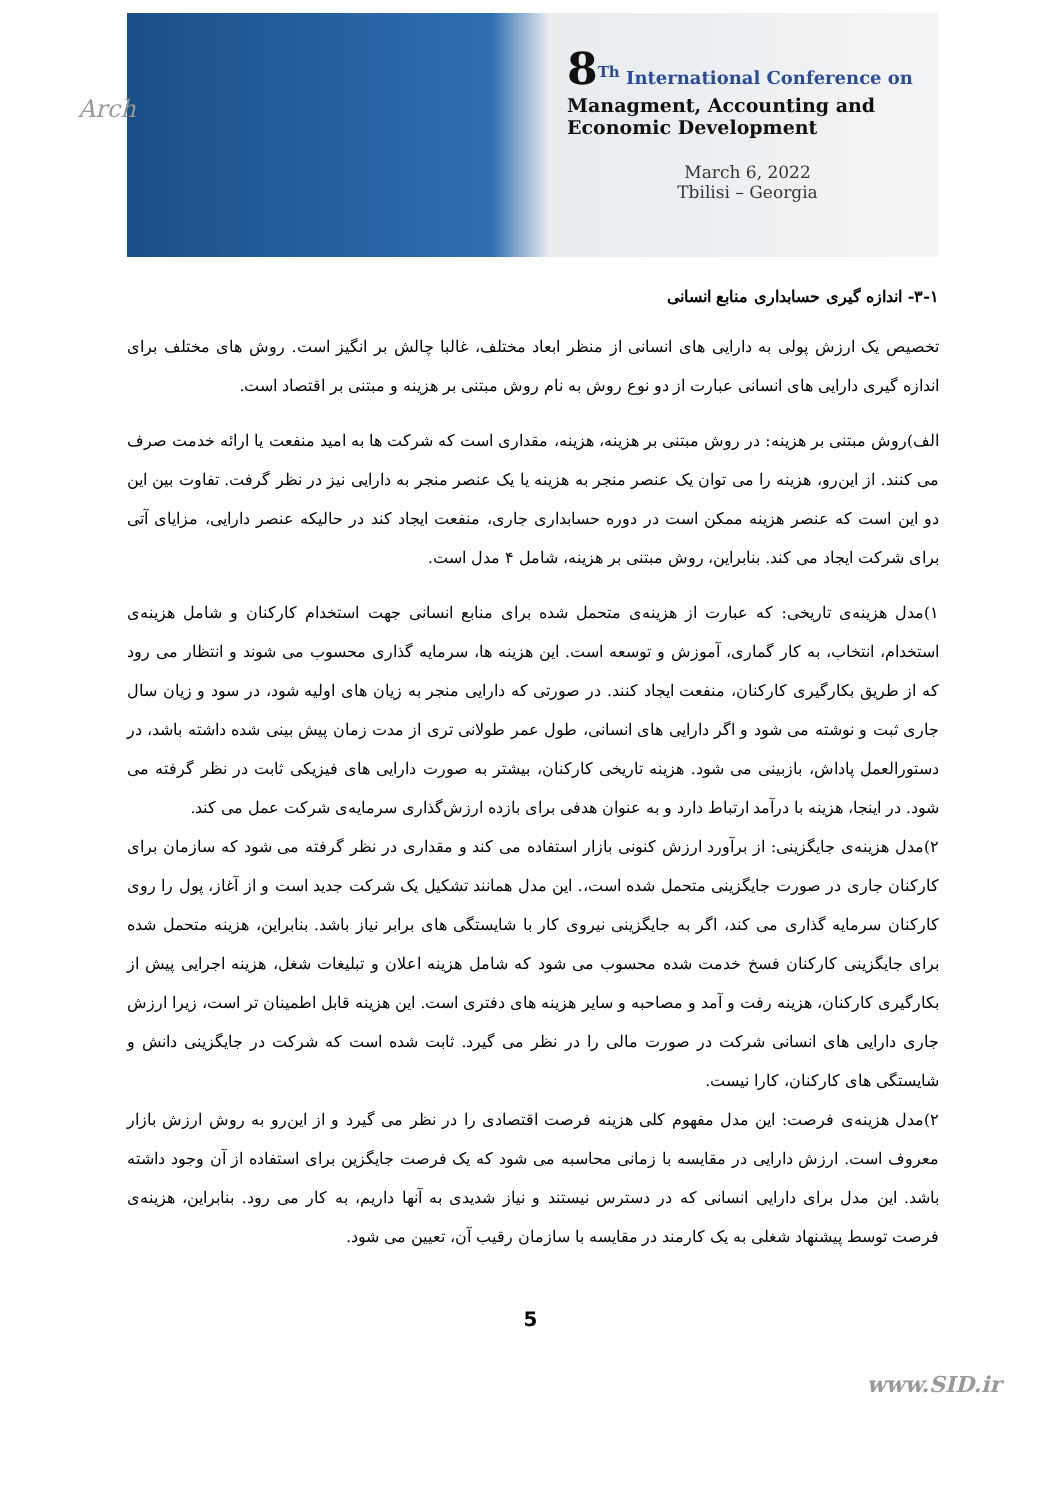Arch
8<sup>Th</sup> International Conference on
Managment, Accounting and
Economic Development
March 6, 2022
Tbilisi – Georgia
۳-۱- اندازه گیری حسابداری منابع انسانی
تخصیص یک ارزش پولی به دارایی های انسانی از منظر ابعاد مختلف، غالبا چالش بر انگیز است. روش های مختلف برای اندازه گیری دارایی های انسانی عبارت از دو نوع روش به نام روش مبتنی بر هزینه و مبتنی بر اقتصاد است.
الف)روش مبتنی بر هزینه: در روش مبتنی بر هزینه، هزینه، مقداری است که شرکت ها به امید منفعت یا ارائه خدمت صرف می کنند. از این‌رو، هزینه را می توان یک عنصر منجر به هزینه یا یک عنصر منجر به دارایی نیز در نظر گرفت. تفاوت بین این دو این است که عنصر هزینه ممکن است در دوره حسابداری جاری، منفعت ایجاد کند در حالیکه عنصر دارایی، مزایای آتی برای شرکت ایجاد می کند. بنابراین، روش مبتنی بر هزینه، شامل ۴ مدل است.
۱)مدل هزینه‌ی تاریخی: که عبارت از هزینه‌ی متحمل شده برای منابع انسانی جهت استخدام کارکنان و شامل هزینه‌ی استخدام، انتخاب، به کار گماری، آموزش و توسعه است. این هزینه ها، سرمایه گذاری محسوب می شوند و انتظار می رود که از طریق بکارگیری کارکنان، منفعت ایجاد کنند. در صورتی که دارایی منجر به زیان های اولیه شود، در سود و زیان سال جاری ثبت و نوشته می شود و اگر دارایی های انسانی، طول عمر طولانی تری از مدت زمان پیش بینی شده داشته باشد، در دستورالعمل پاداش، بازبینی می شود. هزینه تاریخی کارکنان، بیشتر به صورت دارایی های فیزیکی ثابت در نظر گرفته می شود. در اینجا، هزینه با درآمد ارتباط دارد و به عنوان هدفی برای بازده ارزش‌گذاری سرمایه‌ی شرکت عمل می کند.
۲)مدل هزینه‌ی جایگزینی: از برآورد ارزش کنونی بازار استفاده می کند و مقداری در نظر گرفته می شود که سازمان برای کارکنان جاری در صورت جایگزینی متحمل شده است،. این مدل همانند تشکیل یک شرکت جدید است و از آغاز، پول را روی کارکنان سرمایه گذاری می کند، اگر به جایگزینی نیروی کار با شایستگی های برابر نیاز باشد. بنابراین، هزینه متحمل شده برای جایگزینی کارکنان فسخ خدمت شده محسوب می شود که شامل هزینه اعلان و تبلیغات شغل، هزینه اجرایی پیش از بکارگیری کارکنان، هزینه رفت و آمد و مصاحبه و سایر هزینه های دفتری است. این هزینه قابل اطمینان تر است، زیرا ارزش جاری دارایی های انسانی شرکت در صورت مالی را در نظر می گیرد. ثابت شده است که شرکت در جایگزینی دانش و شایستگی های کارکنان، کارا نیست.
۲)مدل هزینه‌ی فرصت: این مدل مفهوم کلی هزینه فرصت اقتصادی را در نظر می گیرد و از این‌رو به روش ارزش بازار معروف است. ارزش دارایی در مقایسه با زمانی محاسبه می شود که یک فرصت جایگزین برای استفاده از آن وجود داشته باشد. این مدل برای دارایی انسانی که در دسترس نیستند و نیاز شدیدی به آنها داریم، به کار می رود. بنابراین، هزینه‌ی فرصت توسط پیشنهاد شغلی به یک کارمند در مقایسه با سازمان رقیب آن، تعیین می شود.
5
www.SID.ir